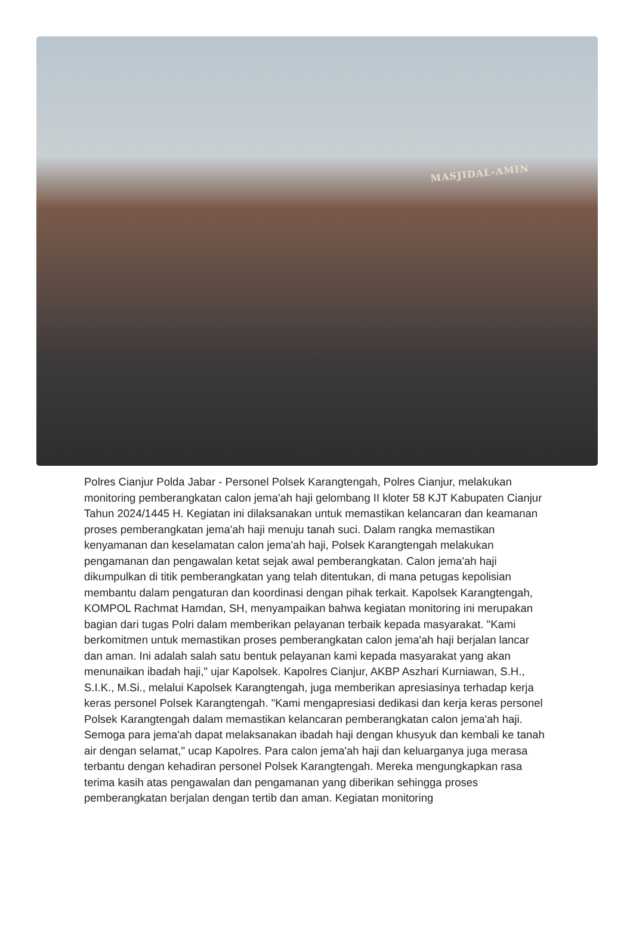MASJIDAL-AMIN
Polres Cianjur Polda Jabar - Personel Polsek Karangtengah, Polres Cianjur, melakukan monitoring pemberangkatan calon jema'ah haji gelombang II kloter 58 KJT Kabupaten Cianjur Tahun 2024/1445 H. Kegiatan ini dilaksanakan untuk memastikan kelancaran dan keamanan proses pemberangkatan jema'ah haji menuju tanah suci. Dalam rangka memastikan kenyamanan dan keselamatan calon jema'ah haji, Polsek Karangtengah melakukan pengamanan dan pengawalan ketat sejak awal pemberangkatan. Calon jema'ah haji dikumpulkan di titik pemberangkatan yang telah ditentukan, di mana petugas kepolisian membantu dalam pengaturan dan koordinasi dengan pihak terkait. Kapolsek Karangtengah, KOMPOL Rachmat Hamdan, SH, menyampaikan bahwa kegiatan monitoring ini merupakan bagian dari tugas Polri dalam memberikan pelayanan terbaik kepada masyarakat. "Kami berkomitmen untuk memastikan proses pemberangkatan calon jema'ah haji berjalan lancar dan aman. Ini adalah salah satu bentuk pelayanan kami kepada masyarakat yang akan menunaikan ibadah haji," ujar Kapolsek. Kapolres Cianjur, AKBP Aszhari Kurniawan, S.H., S.I.K., M.Si., melalui Kapolsek Karangtengah, juga memberikan apresiasinya terhadap kerja keras personel Polsek Karangtengah. "Kami mengapresiasi dedikasi dan kerja keras personel Polsek Karangtengah dalam memastikan kelancaran pemberangkatan calon jema'ah haji. Semoga para jema'ah dapat melaksanakan ibadah haji dengan khusyuk dan kembali ke tanah air dengan selamat," ucap Kapolres. Para calon jema'ah haji dan keluarganya juga merasa terbantu dengan kehadiran personel Polsek Karangtengah. Mereka mengungkapkan rasa terima kasih atas pengawalan dan pengamanan yang diberikan sehingga proses pemberangkatan berjalan dengan tertib dan aman. Kegiatan monitoring